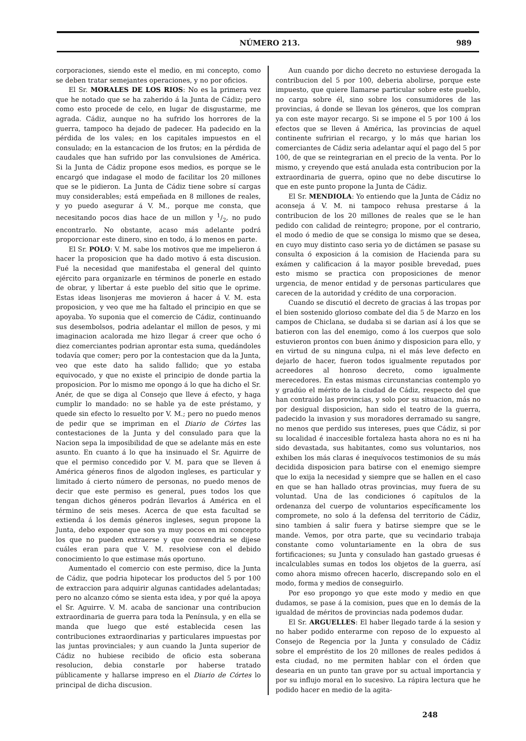NÚMERO 213. 989
corporaciones, siendo este el medio, en mi concepto, como se deben tratar semejantes operaciones, y no por oficios.
El Sr. MORALES DE LOS RIOS: No es la primera vez que he notado que se ha zaherido á la Junta de Cádiz; pero como esto procede de celo, en lugar de disgustarme, me agrada. Cádiz, aunque no ha sufrido los horrores de la guerra, tampoco ha dejado de padecer. Ha padecido en la pérdida de los vales; en los capitales impuestos en el consulado; en la estancacion de los frutos; en la pérdida de caudales que han sufrido por las convulsiones de América. Si la Junta de Cádiz propone esos medios, es porque se le encargó que indagase el modo de facilitar los 20 millones que se le pidieron. La Junta de Cádiz tiene sobre sí cargas muy considerables; está empeñada en 8 millones de reales, y yo puedo asegurar á V. M., porque me consta, que necesitando pocos dias hace de un millon y 1/2, no pudo encontrarlo. No obstante, acaso más adelante podrá proporcionar este dinero, sino en todo, á lo menos en parte.
El Sr. POLO: V. M. sabe los motivos que me impelieron á hacer la proposicion que ha dado motivo á esta discusion. Fué la necesidad que manifestaba el general del quinto ejército para organizarle en términos de ponerle en estado de obrar, y libertar á este pueblo del sitio que le oprime. Estas ideas lisonjeras me movieron á hacer á V. M. esta proposicion, y veo que me ha faltado el principio en que se apoyaba. Yo suponia que el comercio de Cádiz, continuando sus desembolsos, podria adelantar el millon de pesos, y mi imaginacion acalorada me hizo llegar á creer que ocho ó diez comerciantes podrian aprontar esta suma, quedándoles todavía que comer; pero por la contestacion que da la Junta, veo que este dato ha salido fallido; que yo estaba equivocado, y que no existe el principio de donde partia la proposicion. Por lo mismo me opongo á lo que ha dicho el Sr. Anér, de que se diga al Consejo que lleve á efecto, y haga cumplir lo mandado: no se hable ya de este préstamo, y quede sin efecto lo resuelto por V. M.; pero no puedo menos de pedir que se impriman en el Diario de Córtes las contestaciones de la Junta y del consulado para que la Nacion sepa la imposibilidad de que se adelante más en este asunto. En cuanto á lo que ha insinuado el Sr. Aguirre de que el permiso concedido por V. M. para que se lleven á América géneros finos de algodon ingleses, es particular y limitado á cierto número de personas, no puedo menos de decir que este permiso es general, pues todos los que tengan dichos géneros podrán llevarlos á América en el término de seis meses. Acerca de que esta facultad se extienda á los demás géneros ingleses, segun propone la Junta, debo exponer que son ya muy pocos en mi concepto los que no pueden extraerse y que convendria se dijese cuáles eran para que V. M. resolviese con el debido conocimiento lo que estimase más oportuno.
Aumentado el comercio con este permiso, dice la Junta de Cádiz, que podria hipotecar los productos del 5 por 100 de extraccion para adquirir algunas cantidades adelantadas; pero no alcanzo cómo se sienta esta idea, y por qué la apoya el Sr. Aguirre. V. M. acaba de sancionar una contribucion extraordinaria de guerra para toda la Península, y en ella se manda que luego que esté establecida cesen las contribuciones extraordinarias y particulares impuestas por las juntas provinciales; y aun cuando la Junta superior de Cádiz no hubiese recibido de oficio esta soberana resolucion, debia constarle por haberse tratado públicamente y hallarse impreso en el Diario de Córtes lo principal de dicha discusion.
Aun cuando por dicho decreto no estuviese derogada la contribucion del 5 por 100, deberia abolirse, porque este impuesto, que quiere llamarse particular sobre este pueblo, no carga sobre él, sino sobre los consumidores de las provincias, á donde se llevan los géneros, que los compran ya con este mayor recargo. Si se impone el 5 por 100 á los efectos que se lleven á América, las provincias de aquel continente sufririan el recargo, y lo más que harian los comerciantes de Cádiz seria adelantar aquí el pago del 5 por 100, de que se reintegrarian en el precio de la venta. Por lo mismo, y creyendo que está anulada esta contribucion por la extraordinaria de guerra, opino que no debe discutirse lo que en este punto propone la Junta de Cádiz.
El Sr. MENDIOLA: Yo entiendo que la Junta de Cádiz no aconseja á V. M. ni tampoco rehusa prestarse á la contribucion de los 20 millones de reales que se le han pedido con calidad de reintegro; propone, por el contrario, el modo ó medio de que se consiga lo mismo que se desea, en cuyo muy distinto caso seria yo de dictámen se pasase su consulta ó exposicion á la comision de Hacienda para su exámen y calificacion á la mayor posible brevedad, pues esto mismo se practica con proposiciones de menor urgencia, de menor entidad y de personas particulares que carecen de la autoridad y crédito de una corporacion.
Cuando se discutió el decreto de gracias á las tropas por el bien sostenido glorioso combate del dia 5 de Marzo en los campos de Chiclana, se dudaba si se darian así á los que se batieron con las del enemigo, como á los cuerpos que solo estuvieron prontos con buen ánimo y disposicion para ello, y en virtud de su ninguna culpa, ni el más leve defecto en dejarlo de hacer, fueron todos igualmente reputados por acreedores al honroso decreto, como igualmente merecedores. En estas mismas circunstancias contemplo yo y gradúo el mérito de la ciudad de Cádiz, respecto del que han contraido las provincias, y solo por su situacion, más no por desigual disposicion, han sido el teatro de la guerra, padecido la invasion y sus moradores derramado su sangre, no menos que perdido sus intereses, pues que Cádiz, si por su localidad é inaccesible fortaleza hasta ahora no es ni ha sido devastada, sus habitantes, como sus voluntarios, nos exhiben los más claras é inequívocos testimonios de su más decidida disposicion para batirse con el enemigo siempre que lo exija la necesidad y siempre que se hallen en el caso en que se han hallado otras provincias, muy fuera de su voluntad. Una de las condiciones ó capítulos de la ordenanza del cuerpo de voluntarios específicamente los compromete, no solo á la defensa del territorio de Cádiz, sino tambien á salir fuera y batirse siempre que se le mande. Vemos, por otra parte, que su vecindario trabaja constante como voluntariamente en la obra de sus fortificaciones; su Junta y consulado han gastado gruesas é incalculables sumas en todos los objetos de la guerra, así como ahora mismo ofrecen hacerlo, discrepando solo en el modo, forma y medios de conseguirlo.
Por eso propongo yo que este modo y medio en que dudamos, se pase á la comision, pues que en lo demás de la igualdad de méritos de provincias nada podemos dudar.
El Sr. ARGUELLES: El haber llegado tarde á la sesion y no haber podido enterarme con reposo de lo expuesto al Consejo de Regencia por la Junta y consulado de Cádiz sobre el empréstito de los 20 millones de reales pedidos á esta ciudad, no me permiten hablar con el órden que desearia en un punto tan grave por su actual importancia y por su influjo moral en lo sucesivo. La rápira lectura que he podido hacer en medio de la agita-
248